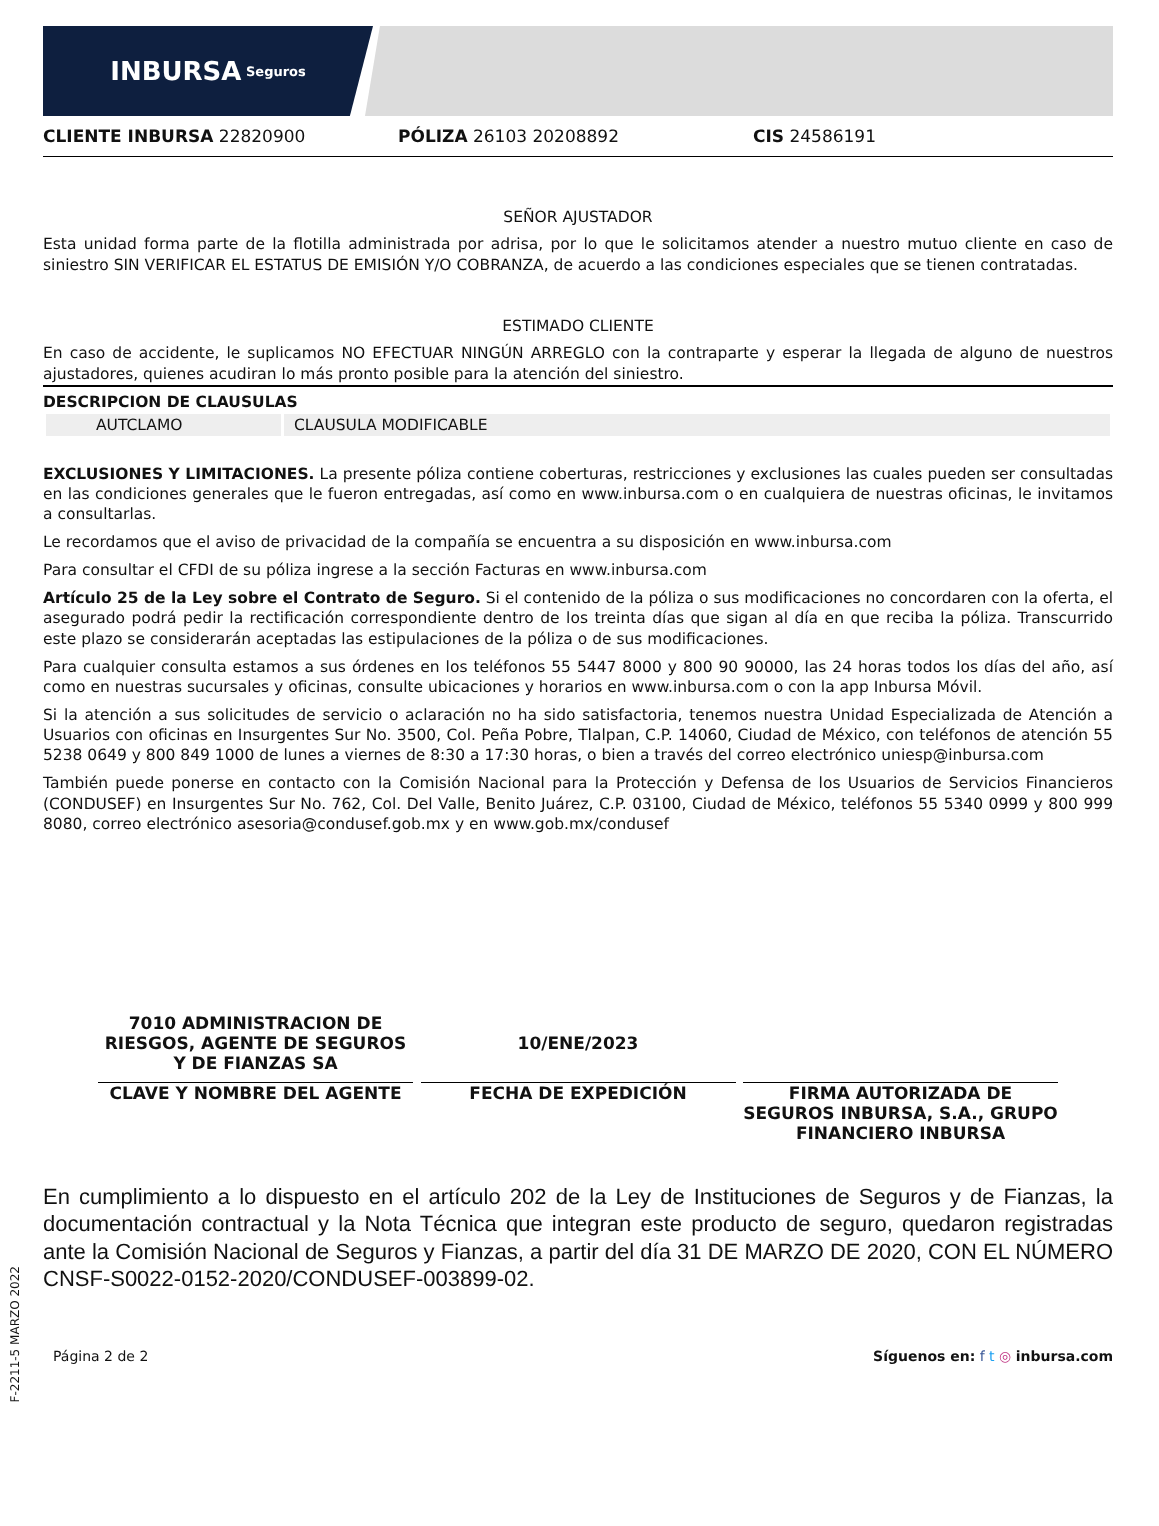INBURSA Seguros
CLIENTE INBURSA 22820900 PÓLIZA 26103 20208892 CIS 24586191
SEÑOR AJUSTADOR
Esta unidad forma parte de la flotilla administrada por adrisa, por lo que le solicitamos atender a nuestro mutuo cliente en caso de siniestro SIN VERIFICAR EL ESTATUS DE EMISIÓN Y/O COBRANZA, de acuerdo a las condiciones especiales que se tienen contratadas.
ESTIMADO CLIENTE
En caso de accidente, le suplicamos NO EFECTUAR NINGÚN ARREGLO con la contraparte y esperar la llegada de alguno de nuestros ajustadores, quienes acudiran lo más pronto posible para la atención del siniestro.
DESCRIPCION DE CLAUSULAS
| AUTCLAMO | CLAUSULA MODIFICABLE |
EXCLUSIONES Y LIMITACIONES. La presente póliza contiene coberturas, restricciones y exclusiones las cuales pueden ser consultadas en las condiciones generales que le fueron entregadas, así como en www.inbursa.com o en cualquiera de nuestras oficinas, le invitamos a consultarlas.
Le recordamos que el aviso de privacidad de la compañía se encuentra a su disposición en www.inbursa.com
Para consultar el CFDI de su póliza ingrese a la sección Facturas en www.inbursa.com
Artículo 25 de la Ley sobre el Contrato de Seguro. Si el contenido de la póliza o sus modificaciones no concordaren con la oferta, el asegurado podrá pedir la rectificación correspondiente dentro de los treinta días que sigan al día en que reciba la póliza. Transcurrido este plazo se considerarán aceptadas las estipulaciones de la póliza o de sus modificaciones.
Para cualquier consulta estamos a sus órdenes en los teléfonos 55 5447 8000 y 800 90 90000, las 24 horas todos los días del año, así como en nuestras sucursales y oficinas, consulte ubicaciones y horarios en www.inbursa.com o con la app Inbursa Móvil.
Si la atención a sus solicitudes de servicio o aclaración no ha sido satisfactoria, tenemos nuestra Unidad Especializada de Atención a Usuarios con oficinas en Insurgentes Sur No. 3500, Col. Peña Pobre, Tlalpan, C.P. 14060, Ciudad de México, con teléfonos de atención 55 5238 0649 y 800 849 1000 de lunes a viernes de 8:30 a 17:30 horas, o bien a través del correo electrónico uniesp@inbursa.com
También puede ponerse en contacto con la Comisión Nacional para la Protección y Defensa de los Usuarios de Servicios Financieros (CONDUSEF) en Insurgentes Sur No. 762, Col. Del Valle, Benito Juárez, C.P. 03100, Ciudad de México, teléfonos 55 5340 0999 y 800 999 8080, correo electrónico asesoria@condusef.gob.mx y en www.gob.mx/condusef
7010 ADMINISTRACION DE RIESGOS, AGENTE DE SEGUROS Y DE FIANZAS SA
CLAVE Y NOMBRE DEL AGENTE
10/ENE/2023
FECHA DE EXPEDICIÓN
FIRMA AUTORIZADA DE SEGUROS INBURSA, S.A., GRUPO FINANCIERO INBURSA
En cumplimiento a lo dispuesto en el artículo 202 de la Ley de Instituciones de Seguros y de Fianzas, la documentación contractual y la Nota Técnica que integran este producto de seguro, quedaron registradas ante la Comisión Nacional de Seguros y Fianzas, a partir del día 31 DE MARZO DE 2020, CON EL NÚMERO CNSF-S0022-0152-2020/CONDUSEF-003899-02.
Página 2 de 2 Síguenos en: f t ◎ inbursa.com
F-2211-5 MARZO 2022